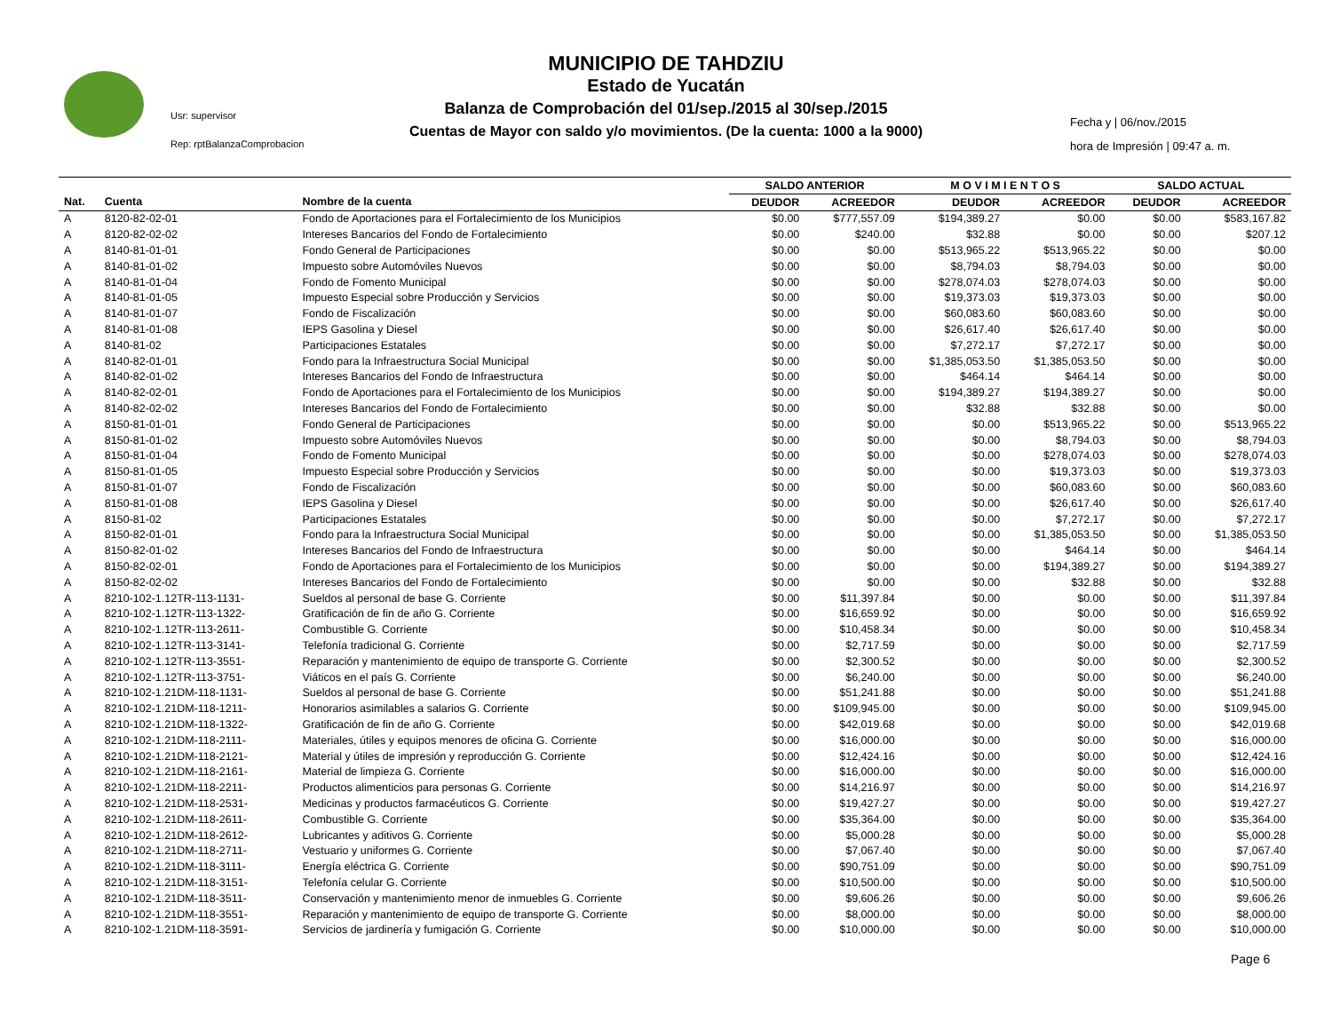Usr: supervisor
Rep: rptBalanzaComprobacion
MUNICIPIO DE TAHDZIU
Estado de Yucatán
Balanza de Comprobación del 01/sep./2015 al 30/sep./2015
Cuentas de Mayor con saldo y/o movimientos. (De la cuenta: 1000 a la 9000)
Fecha y | 06/nov./2015
hora de Impresión | 09:47 a. m.
| | | | SALDO ANTERIOR | | M O V I M I E N T O S | | SALDO ACTUAL | |
| --- | --- | --- | --- | --- | --- | --- | --- | --- |
| Nat. | Cuenta | Nombre de la cuenta | DEUDOR | ACREEDOR | DEUDOR | ACREEDOR | DEUDOR | ACREEDOR |
| A | 8120-82-02-01 | Fondo de Aportaciones para el Fortalecimiento de los Municipios | $0.00 | $777,557.09 | $194,389.27 | $0.00 | $0.00 | $583,167.82 |
| A | 8120-82-02-02 | Intereses Bancarios del Fondo de Fortalecimiento | $0.00 | $240.00 | $32.88 | $0.00 | $0.00 | $207.12 |
| A | 8140-81-01-01 | Fondo General de Participaciones | $0.00 | $0.00 | $513,965.22 | $513,965.22 | $0.00 | $0.00 |
| A | 8140-81-01-02 | Impuesto sobre Automóviles Nuevos | $0.00 | $0.00 | $8,794.03 | $8,794.03 | $0.00 | $0.00 |
| A | 8140-81-01-04 | Fondo de Fomento Municipal | $0.00 | $0.00 | $278,074.03 | $278,074.03 | $0.00 | $0.00 |
| A | 8140-81-01-05 | Impuesto Especial sobre Producción y Servicios | $0.00 | $0.00 | $19,373.03 | $19,373.03 | $0.00 | $0.00 |
| A | 8140-81-01-07 | Fondo de Fiscalización | $0.00 | $0.00 | $60,083.60 | $60,083.60 | $0.00 | $0.00 |
| A | 8140-81-01-08 | IEPS Gasolina y Diesel | $0.00 | $0.00 | $26,617.40 | $26,617.40 | $0.00 | $0.00 |
| A | 8140-81-02 | Participaciones Estatales | $0.00 | $0.00 | $7,272.17 | $7,272.17 | $0.00 | $0.00 |
| A | 8140-82-01-01 | Fondo para la Infraestructura Social Municipal | $0.00 | $0.00 | $1,385,053.50 | $1,385,053.50 | $0.00 | $0.00 |
| A | 8140-82-01-02 | Intereses Bancarios del Fondo de Infraestructura | $0.00 | $0.00 | $464.14 | $464.14 | $0.00 | $0.00 |
| A | 8140-82-02-01 | Fondo de Aportaciones para el Fortalecimiento de los Municipios | $0.00 | $0.00 | $194,389.27 | $194,389.27 | $0.00 | $0.00 |
| A | 8140-82-02-02 | Intereses Bancarios del Fondo de Fortalecimiento | $0.00 | $0.00 | $32.88 | $32.88 | $0.00 | $0.00 |
| A | 8150-81-01-01 | Fondo General de Participaciones | $0.00 | $0.00 | $0.00 | $513,965.22 | $0.00 | $513,965.22 |
| A | 8150-81-01-02 | Impuesto sobre Automóviles Nuevos | $0.00 | $0.00 | $0.00 | $8,794.03 | $0.00 | $8,794.03 |
| A | 8150-81-01-04 | Fondo de Fomento Municipal | $0.00 | $0.00 | $0.00 | $278,074.03 | $0.00 | $278,074.03 |
| A | 8150-81-01-05 | Impuesto Especial sobre Producción y Servicios | $0.00 | $0.00 | $0.00 | $19,373.03 | $0.00 | $19,373.03 |
| A | 8150-81-01-07 | Fondo de Fiscalización | $0.00 | $0.00 | $0.00 | $60,083.60 | $0.00 | $60,083.60 |
| A | 8150-81-01-08 | IEPS Gasolina y Diesel | $0.00 | $0.00 | $0.00 | $26,617.40 | $0.00 | $26,617.40 |
| A | 8150-81-02 | Participaciones Estatales | $0.00 | $0.00 | $0.00 | $7,272.17 | $0.00 | $7,272.17 |
| A | 8150-82-01-01 | Fondo para la Infraestructura Social Municipal | $0.00 | $0.00 | $0.00 | $1,385,053.50 | $0.00 | $1,385,053.50 |
| A | 8150-82-01-02 | Intereses Bancarios del Fondo de Infraestructura | $0.00 | $0.00 | $0.00 | $464.14 | $0.00 | $464.14 |
| A | 8150-82-02-01 | Fondo de Aportaciones para el Fortalecimiento de los Municipios | $0.00 | $0.00 | $0.00 | $194,389.27 | $0.00 | $194,389.27 |
| A | 8150-82-02-02 | Intereses Bancarios del Fondo de Fortalecimiento | $0.00 | $0.00 | $0.00 | $32.88 | $0.00 | $32.88 |
| A | 8210-102-1.12TR-113-1131- | Sueldos al personal de base G. Corriente | $0.00 | $11,397.84 | $0.00 | $0.00 | $0.00 | $11,397.84 |
| A | 8210-102-1.12TR-113-1322- | Gratificación de fin de año G. Corriente | $0.00 | $16,659.92 | $0.00 | $0.00 | $0.00 | $16,659.92 |
| A | 8210-102-1.12TR-113-2611- | Combustible G. Corriente | $0.00 | $10,458.34 | $0.00 | $0.00 | $0.00 | $10,458.34 |
| A | 8210-102-1.12TR-113-3141- | Telefonía tradicional G. Corriente | $0.00 | $2,717.59 | $0.00 | $0.00 | $0.00 | $2,717.59 |
| A | 8210-102-1.12TR-113-3551- | Reparación y mantenimiento de equipo de transporte G. Corriente | $0.00 | $2,300.52 | $0.00 | $0.00 | $0.00 | $2,300.52 |
| A | 8210-102-1.12TR-113-3751- | Viáticos en el país G. Corriente | $0.00 | $6,240.00 | $0.00 | $0.00 | $0.00 | $6,240.00 |
| A | 8210-102-1.21DM-118-1131- | Sueldos al personal de base G. Corriente | $0.00 | $51,241.88 | $0.00 | $0.00 | $0.00 | $51,241.88 |
| A | 8210-102-1.21DM-118-1211- | Honorarios asimilables a salarios G. Corriente | $0.00 | $109,945.00 | $0.00 | $0.00 | $0.00 | $109,945.00 |
| A | 8210-102-1.21DM-118-1322- | Gratificación de fin de año G. Corriente | $0.00 | $42,019.68 | $0.00 | $0.00 | $0.00 | $42,019.68 |
| A | 8210-102-1.21DM-118-2111- | Materiales, útiles y equipos menores de oficina G. Corriente | $0.00 | $16,000.00 | $0.00 | $0.00 | $0.00 | $16,000.00 |
| A | 8210-102-1.21DM-118-2121- | Material y útiles de impresión y reproducción G. Corriente | $0.00 | $12,424.16 | $0.00 | $0.00 | $0.00 | $12,424.16 |
| A | 8210-102-1.21DM-118-2161- | Material de limpieza G. Corriente | $0.00 | $16,000.00 | $0.00 | $0.00 | $0.00 | $16,000.00 |
| A | 8210-102-1.21DM-118-2211- | Productos alimenticios para personas G. Corriente | $0.00 | $14,216.97 | $0.00 | $0.00 | $0.00 | $14,216.97 |
| A | 8210-102-1.21DM-118-2531- | Medicinas y productos farmacéuticos G. Corriente | $0.00 | $19,427.27 | $0.00 | $0.00 | $0.00 | $19,427.27 |
| A | 8210-102-1.21DM-118-2611- | Combustible G. Corriente | $0.00 | $35,364.00 | $0.00 | $0.00 | $0.00 | $35,364.00 |
| A | 8210-102-1.21DM-118-2612- | Lubricantes y aditivos G. Corriente | $0.00 | $5,000.28 | $0.00 | $0.00 | $0.00 | $5,000.28 |
| A | 8210-102-1.21DM-118-2711- | Vestuario y uniformes G. Corriente | $0.00 | $7,067.40 | $0.00 | $0.00 | $0.00 | $7,067.40 |
| A | 8210-102-1.21DM-118-3111- | Energía eléctrica G. Corriente | $0.00 | $90,751.09 | $0.00 | $0.00 | $0.00 | $90,751.09 |
| A | 8210-102-1.21DM-118-3151- | Telefonía celular G. Corriente | $0.00 | $10,500.00 | $0.00 | $0.00 | $0.00 | $10,500.00 |
| A | 8210-102-1.21DM-118-3511- | Conservación y mantenimiento menor de inmuebles G. Corriente | $0.00 | $9,606.26 | $0.00 | $0.00 | $0.00 | $9,606.26 |
| A | 8210-102-1.21DM-118-3551- | Reparación y mantenimiento de equipo de transporte G. Corriente | $0.00 | $8,000.00 | $0.00 | $0.00 | $0.00 | $8,000.00 |
| A | 8210-102-1.21DM-118-3591- | Servicios de jardinería y fumigación G. Corriente | $0.00 | $10,000.00 | $0.00 | $0.00 | $0.00 | $10,000.00 |
Page 6